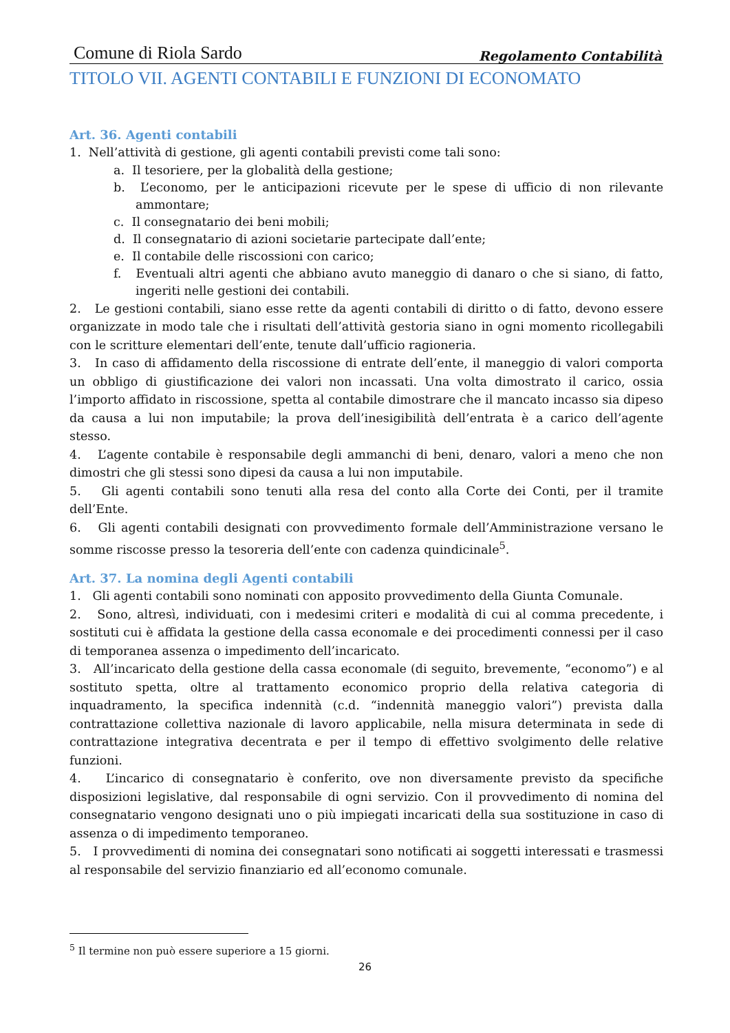Comune di Riola Sardo Regolamento Contabilità
TITOLO VII. AGENTI CONTABILI E FUNZIONI DI ECONOMATO
Art. 36. Agenti contabili
1. Nell’attività di gestione, gli agenti contabili previsti come tali sono:
a. Il tesoriere, per la globalità della gestione;
b. L’economo, per le anticipazioni ricevute per le spese di ufficio di non rilevante ammontare;
c. Il consegnatario dei beni mobili;
d. Il consegnatario di azioni societarie partecipate dall’ente;
e. Il contabile delle riscossioni con carico;
f. Eventuali altri agenti che abbiano avuto maneggio di danaro o che si siano, di fatto, ingeriti nelle gestioni dei contabili.
2. Le gestioni contabili, siano esse rette da agenti contabili di diritto o di fatto, devono essere organizzate in modo tale che i risultati dell’attività gestoria siano in ogni momento ricollegabili con le scritture elementari dell’ente, tenute dall’ufficio ragioneria.
3. In caso di affidamento della riscossione di entrate dell’ente, il maneggio di valori comporta un obbligo di giustificazione dei valori non incassati. Una volta dimostrato il carico, ossia l’importo affidato in riscossione, spetta al contabile dimostrare che il mancato incasso sia dipeso da causa a lui non imputabile; la prova dell’inesigibilità dell’entrata è a carico dell’agente stesso.
4. L’agente contabile è responsabile degli ammanchi di beni, denaro, valori a meno che non dimostri che gli stessi sono dipesi da causa a lui non imputabile.
5. Gli agenti contabili sono tenuti alla resa del conto alla Corte dei Conti, per il tramite dell’Ente.
6. Gli agenti contabili designati con provvedimento formale dell’Amministrazione versano le somme riscosse presso la tesoreria dell’ente con cadenza quindicinale<sup>5</sup>.
Art. 37. La nomina degli Agenti contabili
1. Gli agenti contabili sono nominati con apposito provvedimento della Giunta Comunale.
2. Sono, altresì, individuati, con i medesimi criteri e modalità di cui al comma precedente, i sostituti cui è affidata la gestione della cassa economale e dei procedimenti connessi per il caso di temporanea assenza o impedimento dell’incaricato.
3. All’incaricato della gestione della cassa economale (di seguito, brevemente, “economo”) e al sostituto spetta, oltre al trattamento economico proprio della relativa categoria di inquadramento, la specifica indennità (c.d. “indennità maneggio valori”) prevista dalla contrattazione collettiva nazionale di lavoro applicabile, nella misura determinata in sede di contrattazione integrativa decentrata e per il tempo di effettivo svolgimento delle relative funzioni.
4. L’incarico di consegnatario è conferito, ove non diversamente previsto da specifiche disposizioni legislative, dal responsabile di ogni servizio. Con il provvedimento di nomina del consegnatario vengono designati uno o più impiegati incaricati della sua sostituzione in caso di assenza o di impedimento temporaneo.
5. I provvedimenti di nomina dei consegnatari sono notificati ai soggetti interessati e trasmessi al responsabile del servizio finanziario ed all’economo comunale.
<sup>5</sup> Il termine non può essere superiore a 15 giorni.
26